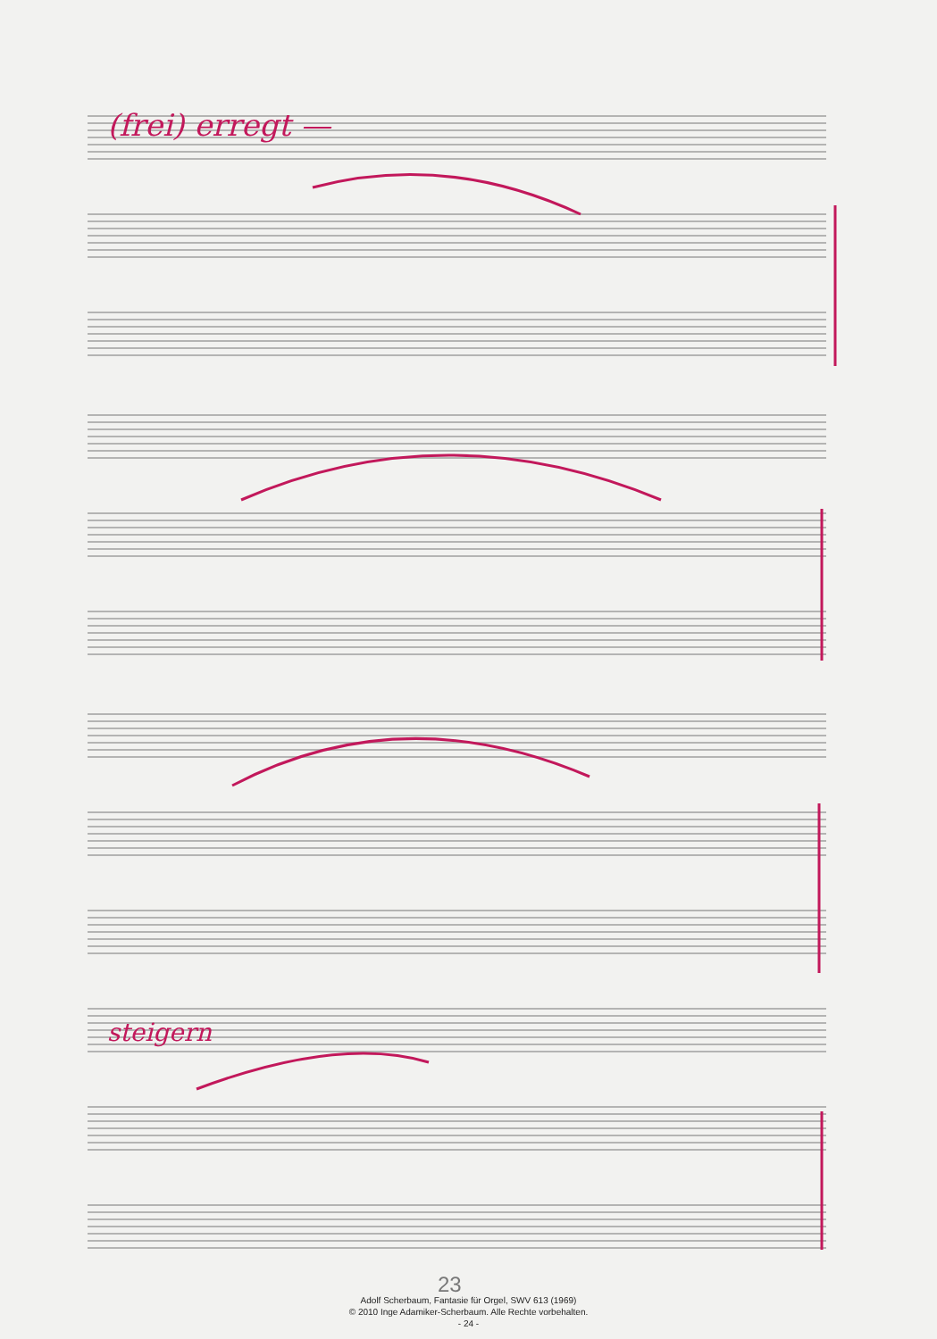(frei) erregt —
steigern
23
Adolf Scherbaum, Fantasie für Orgel, SWV 613 (1969)
© 2010 Inge Adamiker-Scherbaum. Alle Rechte vorbehalten.
- 24 -